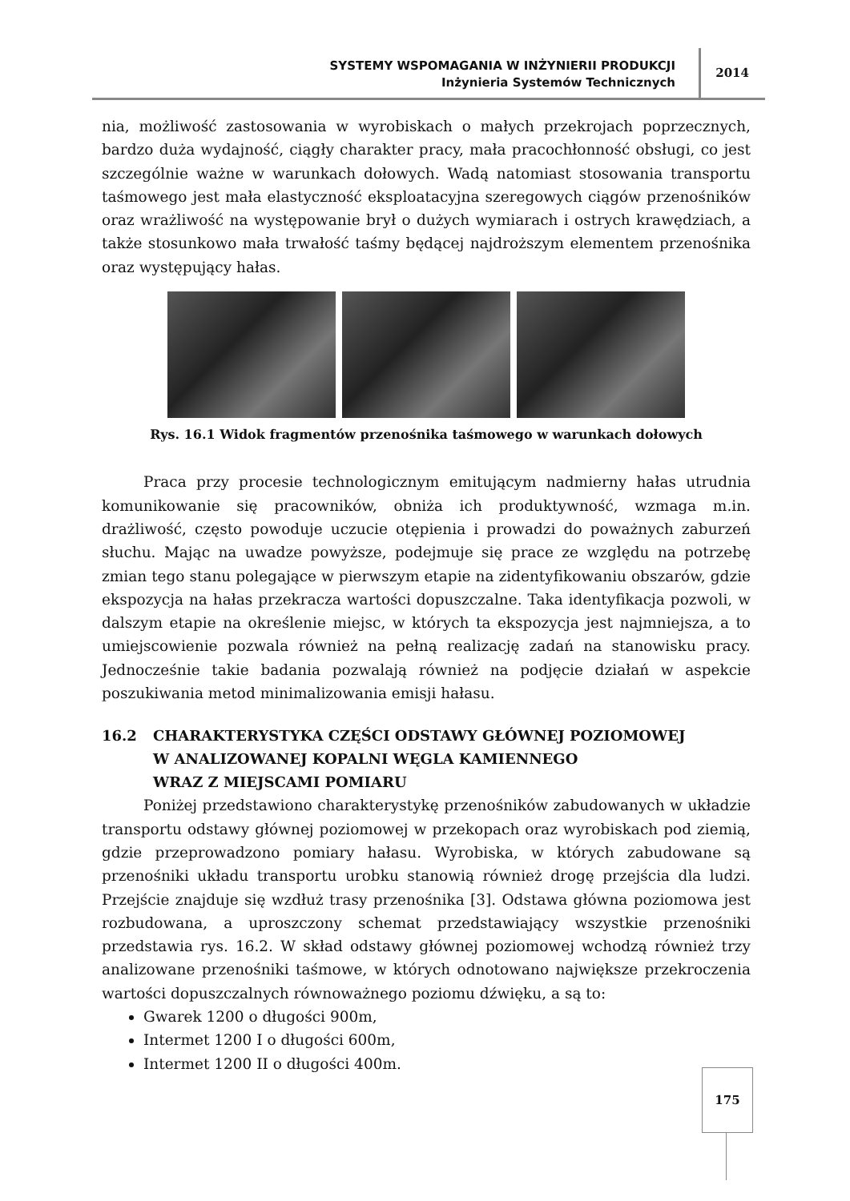SYSTEMY WSPOMAGANIA W INŻYNIERII PRODUKCJI
Inżynieria Systemów Technicznych
2014
nia, możliwość zastosowania w wyrobiskach o małych przekrojach poprzecznych, bardzo duża wydajność, ciągły charakter pracy, mała pracochłonność obsługi, co jest szczególnie ważne w warunkach dołowych. Wadą natomiast stosowania transportu taśmowego jest mała elastyczność eksploatacyjna szeregowych ciągów przenośników oraz wrażliwość na występowanie brył o dużych wymiarach i ostrych krawędziach, a także stosunkowo mała trwałość taśmy będącej najdroższym elementem przenośnika oraz występujący hałas.
Rys. 16.1 Widok fragmentów przenośnika taśmowego w warunkach dołowych
Praca przy procesie technologicznym emitującym nadmierny hałas utrudnia komunikowanie się pracowników, obniża ich produktywność, wzmaga m.in. drażliwość, często powoduje uczucie otępienia i prowadzi do poważnych zaburzeń słuchu. Mając na uwadze powyższe, podejmuje się prace ze względu na potrzebę zmian tego stanu polegające w pierwszym etapie na zidentyfikowaniu obszarów, gdzie ekspozycja na hałas przekracza wartości dopuszczalne. Taka identyfikacja pozwoli, w dalszym etapie na określenie miejsc, w których ta ekspozycja jest najmniejsza, a to umiejscowienie pozwala również na pełną realizację zadań na stanowisku pracy. Jednocześnie takie badania pozwalają również na podjęcie działań w aspekcie poszukiwania metod minimalizowania emisji hałasu.
16.2 CHARAKTERYSTYKA CZĘŚCI ODSTAWY GŁÓWNEJ POZIOMOWEJ
W ANALIZOWANEJ KOPALNI WĘGLA KAMIENNEGO
WRAZ Z MIEJSCAMI POMIARU
Poniżej przedstawiono charakterystykę przenośników zabudowanych w układzie transportu odstawy głównej poziomowej w przekopach oraz wyrobiskach pod ziemią, gdzie przeprowadzono pomiary hałasu. Wyrobiska, w których zabudowane są przenośniki układu transportu urobku stanowią również drogę przejścia dla ludzi. Przejście znajduje się wzdłuż trasy przenośnika [3]. Odstawa główna poziomowa jest rozbudowana, a uproszczony schemat przedstawiający wszystkie przenośniki przedstawia rys. 16.2. W skład odstawy głównej poziomowej wchodzą również trzy analizowane przenośniki taśmowe, w których odnotowano największe przekroczenia wartości dopuszczalnych równoważnego poziomu dźwięku, a są to:
Gwarek 1200 o długości 900m,
Intermet 1200 I o długości 600m,
Intermet 1200 II o długości 400m.
175